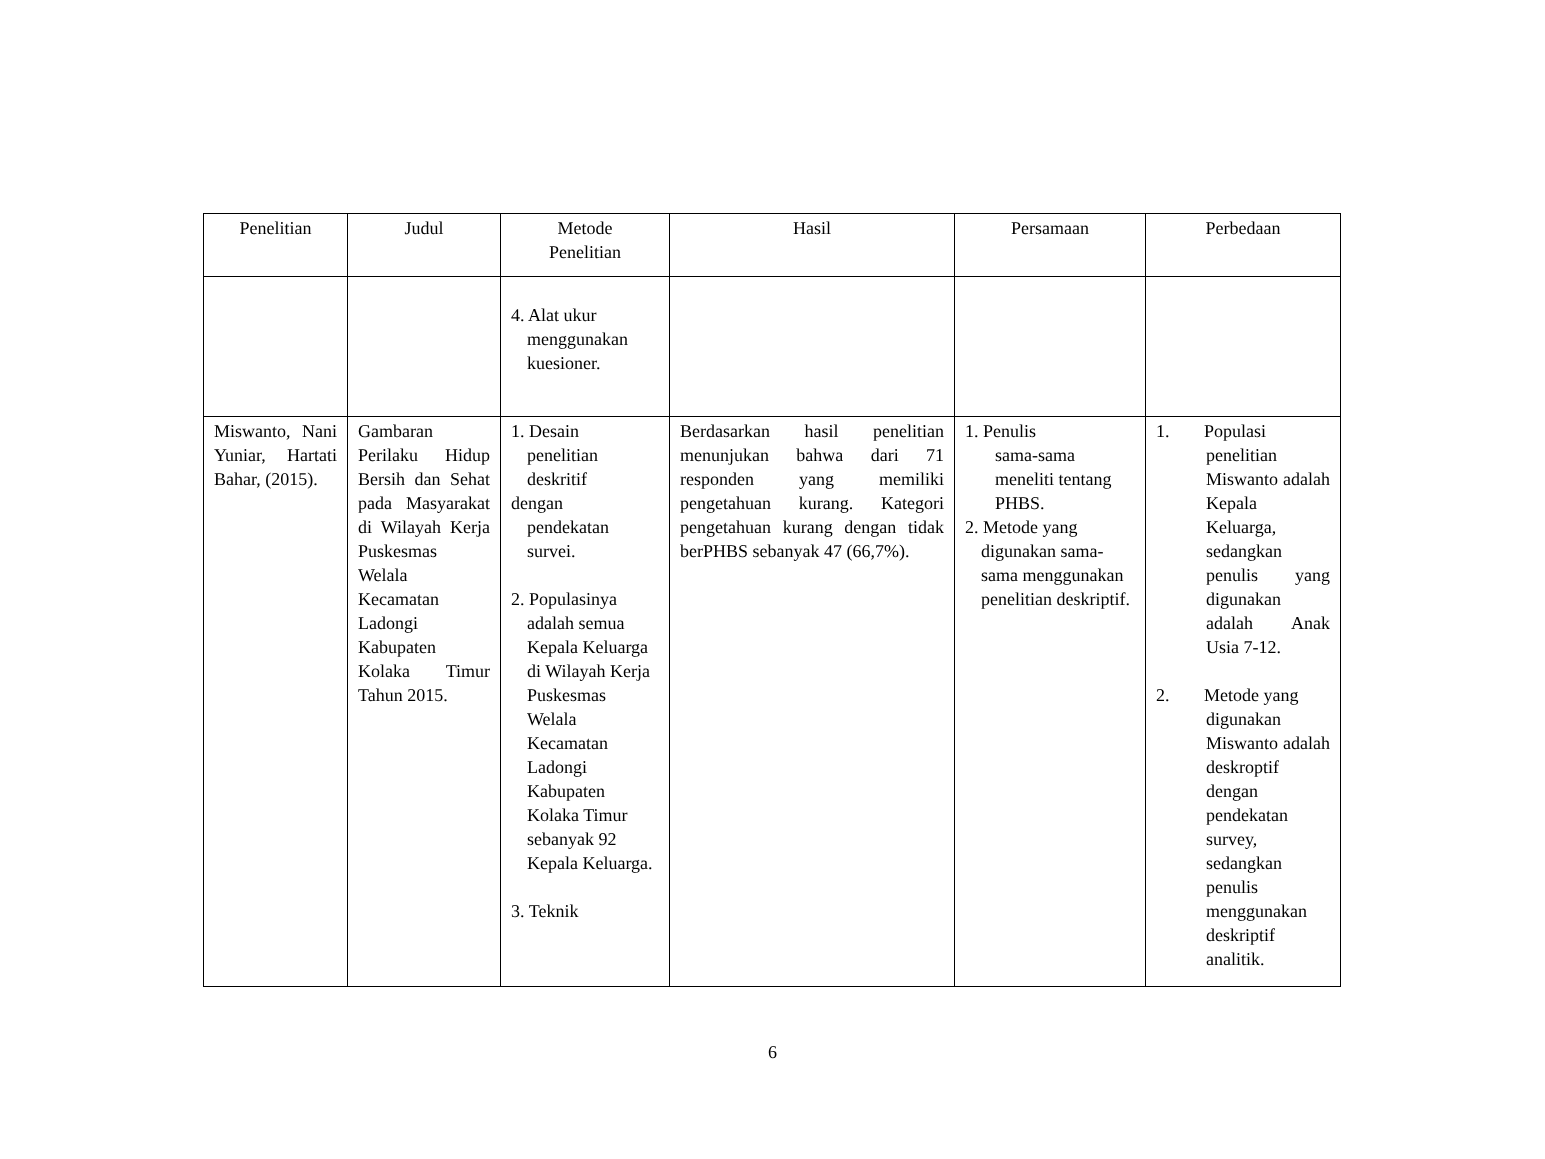| Penelitian | Judul | Metode Penelitian | Hasil | Persamaan | Perbedaan |
| --- | --- | --- | --- | --- | --- |
| | | 4. Alat ukur menggunakan kuesioner. | | | |
| Miswanto, Nani Yuniar, Hartati Bahar, (2015). | Gambaran Perilaku Hidup Bersih dan Sehat pada Masyarakat di Wilayah Kerja Puskesmas Welala Kecamatan Ladongi Kabupaten Kolaka Timur Tahun 2015. | 1. Desain penelitian deskritif dengan pendekatan survei. 2. Populasinya adalah semua Kepala Keluarga di Wilayah Kerja Puskesmas Welala Kecamatan Ladongi Kabupaten Kolaka Timur sebanyak 92 Kepala Keluarga. 3. Teknik | Berdasarkan hasil penelitian menunjukan bahwa dari 71 responden yang memiliki pengetahuan kurang. Kategori pengetahuan kurang dengan tidak berPHBS sebanyak 47 (66,7%). | 1. Penulis sama-sama meneliti tentang PHBS. 2. Metode yang digunakan sama-sama menggunakan penelitian deskriptif. | 1. Populasi penelitian Miswanto adalah Kepala Keluarga, sedangkan penulis yang digunakan adalah Anak Usia 7-12. 2. Metode yang digunakan Miswanto adalah deskroptif dengan pendekatan survey, sedangkan penulis menggunakan deskriptif analitik. |
6